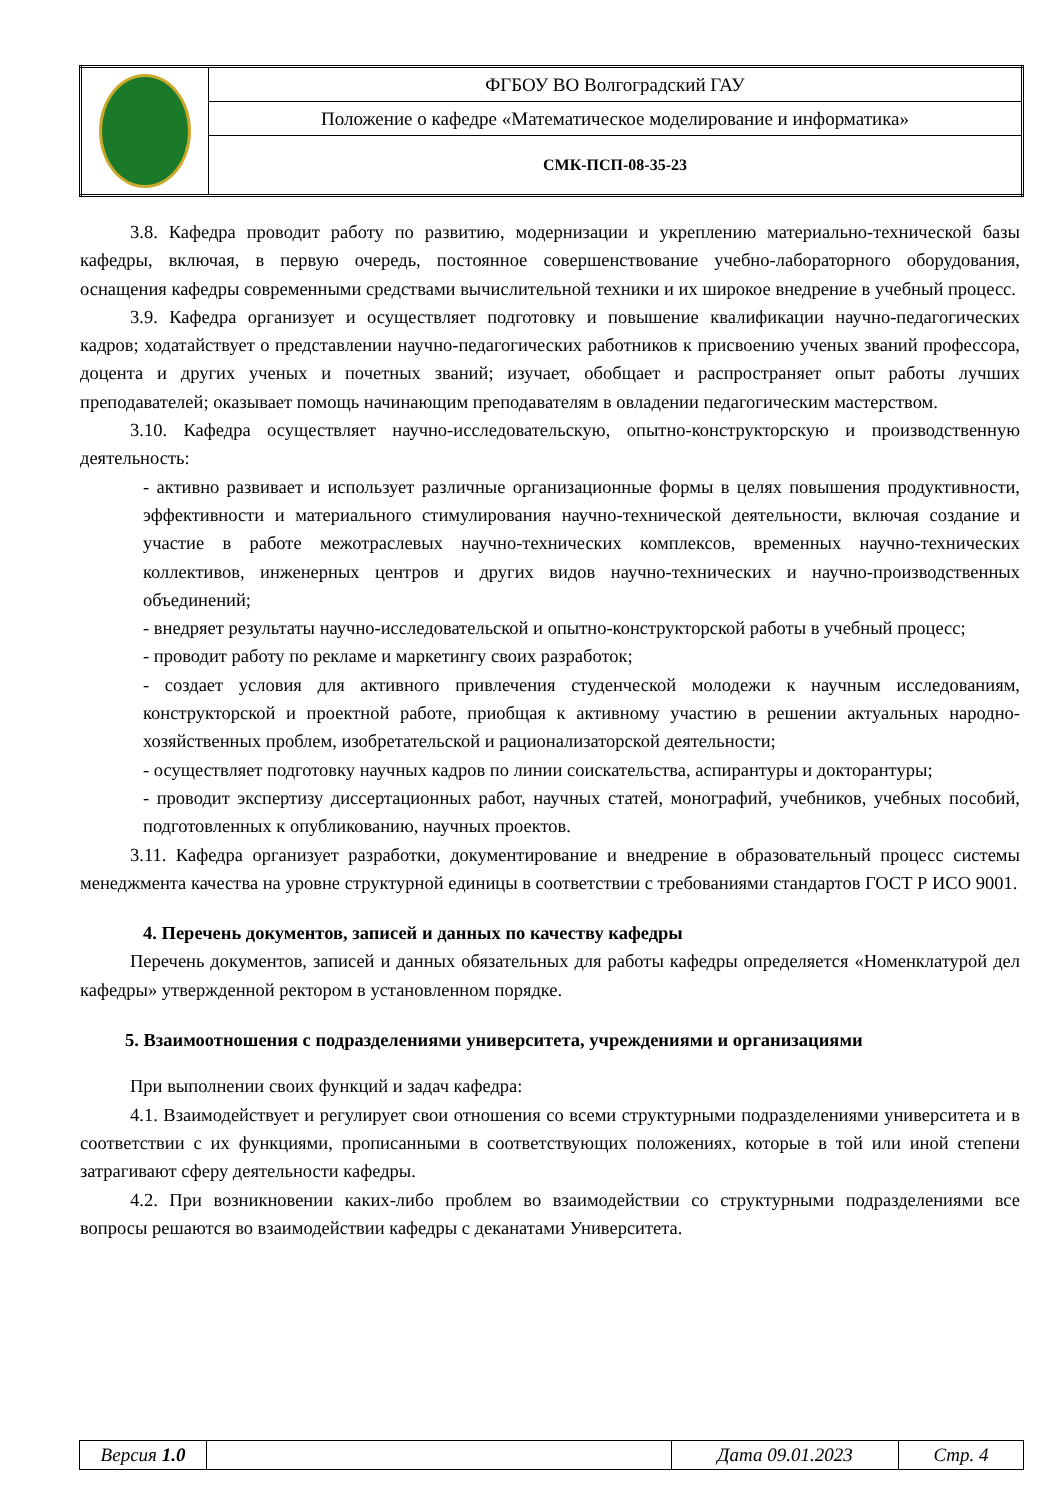| | ФГБОУ ВО Волгоградский ГАУ |
| | Положение о кафедре «Математическое моделирование и информатика» |
| | СМК-ПСП-08-35-23 |
3.8. Кафедра проводит работу по развитию, модернизации и укреплению материально-технической базы кафедры, включая, в первую очередь, постоянное совершенствование учебно-лабораторного оборудования, оснащения кафедры современными средствами вычислительной техники и их широкое внедрение в учебный процесс.
3.9. Кафедра организует и осуществляет подготовку и повышение квалификации научно-педагогических кадров; ходатайствует о представлении научно-педагогических работников к присвоению ученых званий профессора, доцента и других ученых и почетных званий; изучает, обобщает и распространяет опыт работы лучших преподавателей; оказывает помощь начинающим преподавателям в овладении педагогическим мастерством.
3.10. Кафедра осуществляет научно-исследовательскую, опытно-конструкторскую и производственную деятельность:
- активно развивает и использует различные организационные формы в целях повышения продуктивности, эффективности и материального стимулирования научно-технической деятельности, включая создание и участие в работе межотраслевых научно-технических комплексов, временных научно-технических коллективов, инженерных центров и других видов научно-технических и научно-производственных объединений;
- внедряет результаты научно-исследовательской и опытно-конструкторской работы в учебный процесс;
- проводит работу по рекламе и маркетингу своих разработок;
- создает условия для активного привлечения студенческой молодежи к научным исследованиям, конструкторской и проектной работе, приобщая к активному участию в решении актуальных народно-хозяйственных проблем, изобретательской и рационализаторской деятельности;
- осуществляет подготовку научных кадров по линии соискательства, аспирантуры и докторантуры;
- проводит экспертизу диссертационных работ, научных статей, монографий, учебников, учебных пособий, подготовленных к опубликованию, научных проектов.
3.11. Кафедра организует разработки, документирование и внедрение в образовательный процесс системы менеджмента качества на уровне структурной единицы в соответствии с требованиями стандартов ГОСТ Р ИСО 9001.
4. Перечень документов, записей и данных по качеству кафедры
Перечень документов, записей и данных обязательных для работы кафедры определяется «Номенклатурой дел кафедры» утвержденной ректором в установленном порядке.
5. Взаимоотношения с подразделениями университета, учреждениями и организациями
При выполнении своих функций и задач кафедра:
4.1. Взаимодействует и регулирует свои отношения со всеми структурными подразделениями университета и в соответствии с их функциями, прописанными в соответствующих положениях, которые в той или иной степени затрагивают сферу деятельности кафедры.
4.2. При возникновении каких-либо проблем во взаимодействии со структурными подразделениями все вопросы решаются во взаимодействии кафедры с деканатами Университета.
| Версия 1.0 | | Дата 09.01.2023 | Стр. 4 |